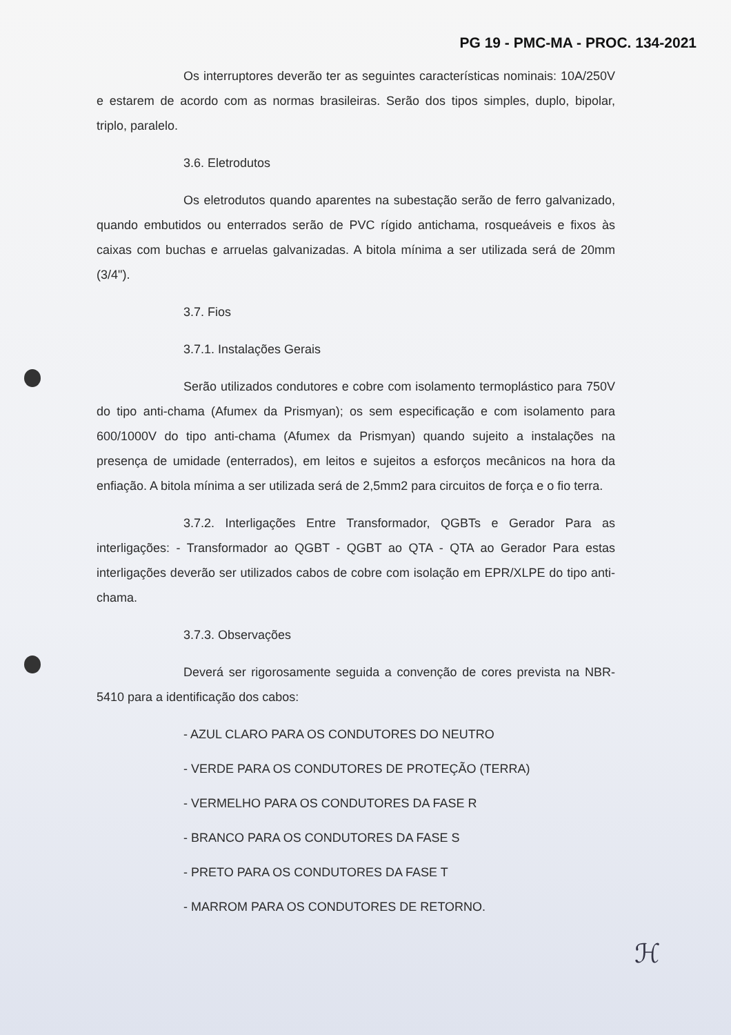PG 19 - PMC-MA - PROC. 134-2021
Os interruptores deverão ter as seguintes características nominais: 10A/250V e estarem de acordo com as normas brasileiras. Serão dos tipos simples, duplo, bipolar, triplo, paralelo.
3.6. Eletrodutos
Os eletrodutos quando aparentes na subestação serão de ferro galvanizado, quando embutidos ou enterrados serão de PVC rígido antichama, rosqueáveis e fixos às caixas com buchas e arruelas galvanizadas. A bitola mínima a ser utilizada será de 20mm (3/4").
3.7. Fios
3.7.1. Instalações Gerais
Serão utilizados condutores e cobre com isolamento termoplástico para 750V do tipo anti-chama (Afumex da Prismyan); os sem especificação e com isolamento para 600/1000V do tipo anti-chama (Afumex da Prismyan) quando sujeito a instalações na presença de umidade (enterrados), em leitos e sujeitos a esforços mecânicos na hora da enfiação. A bitola mínima a ser utilizada será de 2,5mm2 para circuitos de força e o fio terra.
3.7.2. Interligações Entre Transformador, QGBTs e Gerador Para as interligações: - Transformador ao QGBT - QGBT ao QTA - QTA ao Gerador Para estas interligações deverão ser utilizados cabos de cobre com isolação em EPR/XLPE do tipo anti-chama.
3.7.3. Observações
Deverá ser rigorosamente seguida a convenção de cores prevista na NBR-5410 para a identificação dos cabos:
- AZUL CLARO PARA OS CONDUTORES DO NEUTRO
- VERDE PARA OS CONDUTORES DE PROTEÇÃO (TERRA)
- VERMELHO PARA OS CONDUTORES DA FASE R
- BRANCO PARA OS CONDUTORES DA FASE S
- PRETO PARA OS CONDUTORES DA FASE T
- MARROM PARA OS CONDUTORES DE RETORNO.
ℋ